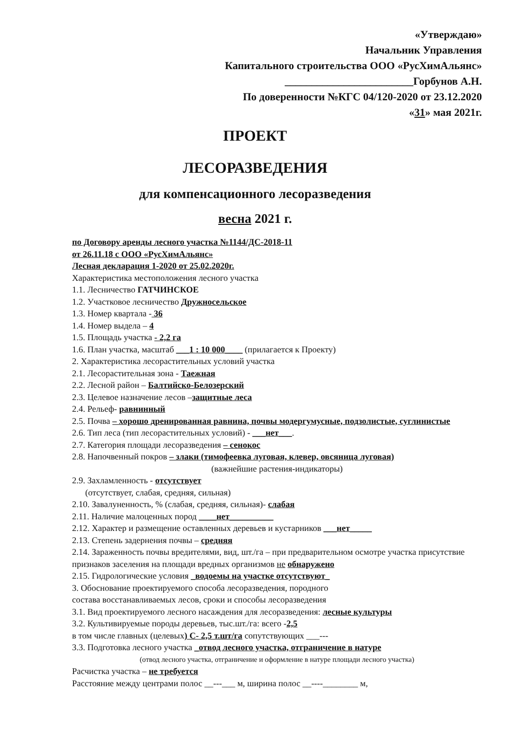«Утверждаю»
Начальник Управления
Капитального строительства ООО «РусХимАльянс»
________________________Горбунов А.Н.
По доверенности №КГС 04/120-2020 от 23.12.2020
«31» мая 2021г.
ПРОЕКТ
ЛЕСОРАЗВЕДЕНИЯ
для компенсационного лесоразведения
весна 2021 г.
по Договору аренды лесного участка №1144/ДС-2018-11
от 26.11.18 с ООО «РусХимАльянс»
Лесная декларация 1-2020 от 25.02.2020г.
Характеристика местоположения лесного участка
1.1. Лесничество ГАТЧИНСКОЕ
1.2. Участковое лесничество Дружносельское
1.3. Номер квартала - 36
1.4. Номер выдела – 4
1.5. Площадь участка - 2,2 га
1.6. План участка, масштаб ___1 : 10 000____ (прилагается к Проекту)
2. Характеристика лесорастительных условий участка
2.1. Лесорастительная зона - Таежная
2.2. Лесной район – Балтийско-Белозерский
2.3. Целевое назначение лесов –защитные леса
2.4. Рельеф- равнинный
2.5. Почва – хорошо дренированная равнина, почвы модергумусные, подзолистые, суглинистые
2.6. Тип леса (тип лесорастительных условий) - ___нет___.
2.7. Категория площади лесоразведения – сенокос
2.8. Напочвенный покров – злаки (тимофеевка луговая, клевер, овсяница луговая)
(важнейшие растения-индикаторы)
2.9. Захламленность - отсутствует
(отсутствует, слабая, средняя, сильная)
2.10. Завалуненность, % (слабая, средняя, сильная)- слабая
2.11. Наличие малоценных пород ____нет__________
2.12. Характер и размещение оставленных деревьев и кустарников ___нет_____
2.13. Степень задернения почвы – средняя
2.14. Зараженность почвы вредителями, вид, шт./га – при предварительном осмотре участка присутствие признаков заселения на площади вредных организмов не обнаружено
2.15. Гидрологические условия _водоемы на участке отсутствуют_
3. Обоснование проектируемого способа лесоразведения, породного
состава восстанавливаемых лесов, сроки и способы лесоразведения
3.1. Вид проектируемого лесного насаждения для лесоразведения: лесные культуры
3.2. Культивируемые породы деревьев, тыс.шт./га: всего -2,5
в том числе главных (целевых) С- 2,5 т.шт/га сопутствующих ___---
3.3. Подготовка лесного участка _отвод лесного участка, отграничение в натуре
(отвод лесного участка, отграничение и оформление в натуре площади лесного участка)
Расчистка участка – не требуется
Расстояние между центрами полос __---___ м, ширина полос __----________ м,